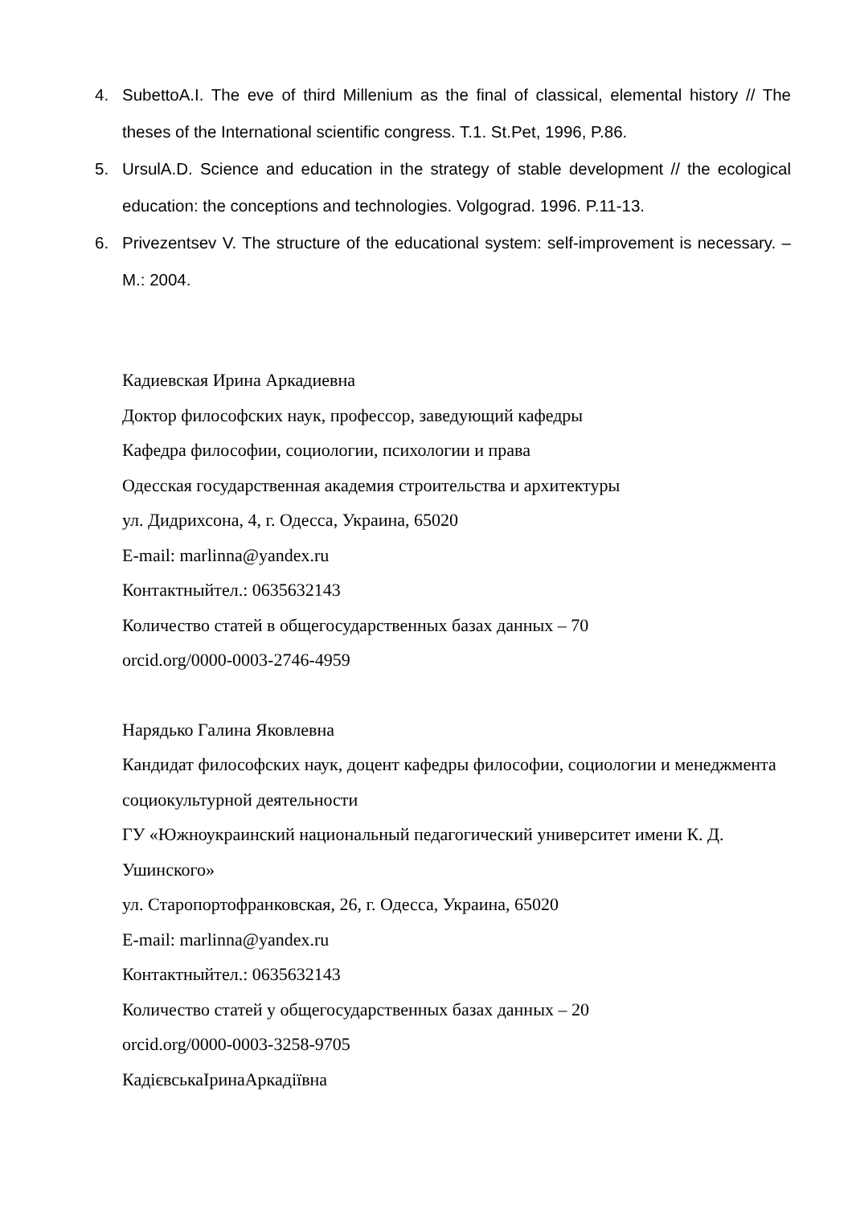4. SubettoA.I. The eve of third Millenium as the final of classical, elemental history // The theses of the International scientific congress. T.1. St.Pet, 1996, P.86.
5. UrsulA.D. Science and education in the strategy of stable development // the ecological education: the conceptions and technologies. Volgograd. 1996. P.11-13.
6. Privezentsev V. The structure of the educational system: self-improvement is necessary. – M.: 2004.
Кадиевская Ирина Аркадиевна
Доктор философских наук, профессор, заведующий кафедры
Кафедра философии, социологии, психологии и права
Одесская государственная академия строительства и архитектуры
ул. Дидрихсона, 4, г. Одесса, Украина, 65020
E-mail: marlinna@yandex.ru
Контактныйтел.: 0635632143
Количество статей в общегосударственных базах данных – 70
orcid.org/0000-0003-2746-4959
Нарядько Галина Яковлевна
Кандидат философских наук, доцент кафедры философии, социологии и менеджмента социокультурной деятельности
ГУ «Южноукраинский национальный педагогический университет имени К. Д. Ушинского»
ул. Старопортофранковская, 26, г. Одесса, Украина, 65020
E-mail: marlinna@yandex.ru
Контактныйтел.: 0635632143
Количество статей у общегосударственных базах данных – 20
orcid.org/0000-0003-3258-9705
КадієвськаІринаАркадіївна